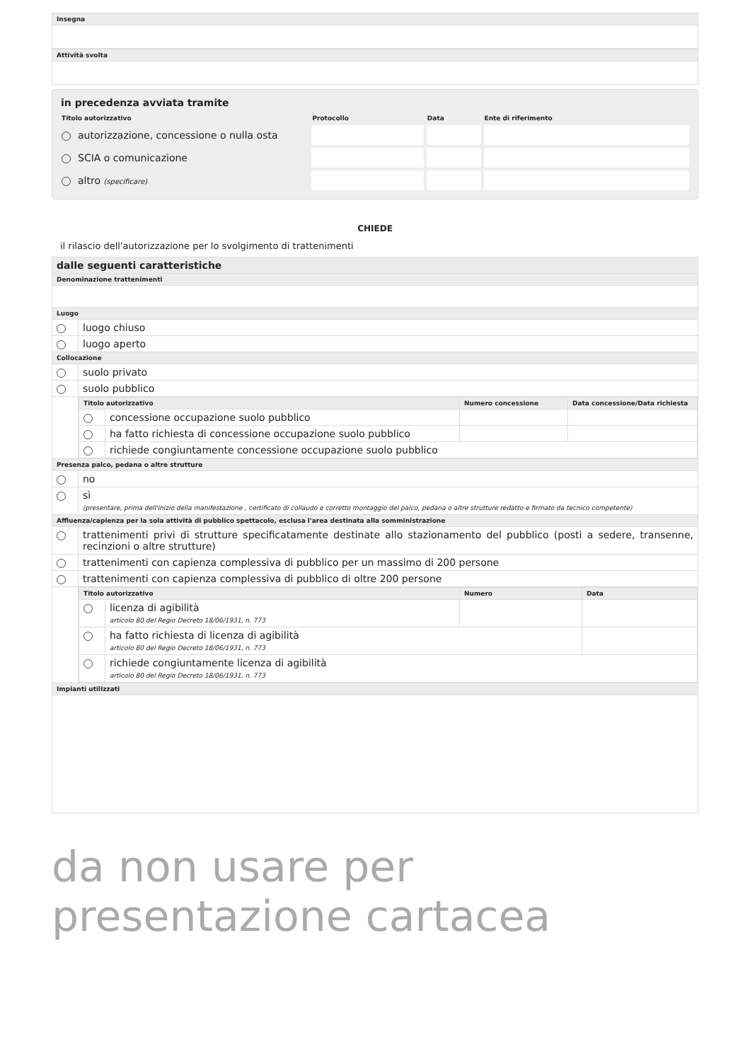Insegna
Attività svolta
in precedenza avviata tramite
| Titolo autorizzativo | Protocollo | Data | Ente di riferimento |
| --- | --- | --- | --- |
| autorizzazione, concessione o nulla osta | | | |
| SCIA o comunicazione | | | |
| altro (specificare) | | | |
CHIEDE
il rilascio dell'autorizzazione per lo svolgimento di trattenimenti
| dalle seguenti caratteristiche | |
| --- | --- |
| Denominazione trattenimenti | |
| Luogo | |
| | luogo chiuso |
| | luogo aperto |
| Collocazione | |
| | suolo privato |
| | suolo pubblico |
| | / Titolo autorizzativo / / Numero concessione / Data concessione/Data richiesta / / --- / --- / --- / --- / / / concessione occupazione suolo pubblico / / / / / ha fatto richiesta di concessione occupazione suolo pubblico / / / / / richiede congiuntamente concessione occupazione suolo pubblico / / / |
| Presenza palco, pedana o altre strutture | |
| | no |
| | sì (presentare, prima dell'inizio della manifestazione , certificato di collaudo e corretto montaggio del palco, pedana o altre strutture redatto e firmato da tecnico competente) |
| Affluenza/capienza per la sola attività di pubblico spettacolo, esclusa l'area destinata alla somministrazione | |
| | trattenimenti privi di strutture specificatamente destinate allo stazionamento del pubblico (posti a sedere, transenne, recinzioni o altre strutture) |
| | trattenimenti con capienza complessiva di pubblico per un massimo di 200 persone |
| | trattenimenti con capienza complessiva di pubblico di oltre 200 persone |
| | / Titolo autorizzativo / / Numero / Data / / --- / --- / --- / --- / / / licenza di agibilità articolo 80 del Regio Decreto 18/06/1931, n. 773 / / / / / ha fatto richiesta di licenza di agibilità articolo 80 del Regio Decreto 18/06/1931, n. 773 / / / / / richiede congiuntamente licenza di agibilità articolo 80 del Regio Decreto 18/06/1931, n. 773 / / / |
| Impianti utilizzati | |
da non usare per presentazione cartacea